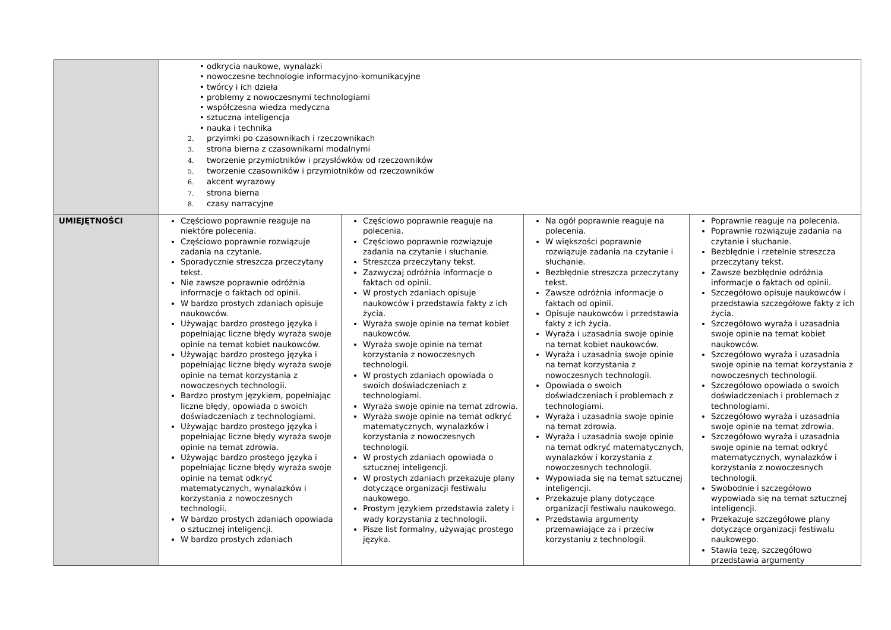| | • odkrycia naukowe, wynalazki • nowoczesne technologie informacyjno-komunikacyjne • twórcy i ich dzieła • problemy z nowoczesnymi technologiami • współczesna wiedza medyczna • sztuczna inteligencja • nauka i technika 2. przyimki po czasownikach i rzeczownikach 3. strona bierna z czasownikami modalnymi 4. tworzenie przymiotników i przysłówków od rzeczowników 5. tworzenie czasowników i przymiotników od rzeczowników 6. akcent wyrazowy 7. strona bierna 8. czasy narracyjne | | | |
| UMIEJĘTNOŚCI | Częściowo poprawnie reaguje na niektóre polecenia. Częściowo poprawnie rozwiązuje zadania na czytanie. Sporadycznie streszcza przeczytany tekst. Nie zawsze poprawnie odróżnia informacje o faktach od opinii. W bardzo prostych zdaniach opisuje naukowców. Używając bardzo prostego języka i popełniając liczne błędy wyraża swoje opinie na temat kobiet naukowców. Używając bardzo prostego języka i popełniając liczne błędy wyraża swoje opinie na temat korzystania z nowoczesnych technologii. Bardzo prostym językiem, popełniając liczne błędy, opowiada o swoich doświadczeniach z technologiami. Używając bardzo prostego języka i popełniając liczne błędy wyraża swoje opinie na temat zdrowia. Używając bardzo prostego języka i popełniając liczne błędy wyraża swoje opinie na temat odkryć matematycznych, wynalazków i korzystania z nowoczesnych technologii. W bardzo prostych zdaniach opowiada o sztucznej inteligencji. W bardzo prostych zdaniach | Częściowo poprawnie reaguje na polecenia. Częściowo poprawnie rozwiązuje zadania na czytanie i słuchanie. Streszcza przeczytany tekst. Zazwyczaj odróżnia informacje o faktach od opinii. W prostych zdaniach opisuje naukowców i przedstawia fakty z ich życia. Wyraża swoje opinie na temat kobiet naukowców. Wyraża swoje opinie na temat korzystania z nowoczesnych technologii. W prostych zdaniach opowiada o swoich doświadczeniach z technologiami. Wyraża swoje opinie na temat zdrowia. Wyraża swoje opinie na temat odkryć matematycznych, wynalazków i korzystania z nowoczesnych technologii. W prostych zdaniach opowiada o sztucznej inteligencji. W prostych zdaniach przekazuje plany dotyczące organizacji festiwalu naukowego. Prostym językiem przedstawia zalety i wady korzystania z technologii. Pisze list formalny, używając prostego języka. | Na ogół poprawnie reaguje na polecenia. W większości poprawnie rozwiązuje zadania na czytanie i słuchanie. Bezbłędnie streszcza przeczytany tekst. Zawsze odróżnia informacje o faktach od opinii. Opisuje naukowców i przedstawia fakty z ich życia. Wyraża i uzasadnia swoje opinie na temat kobiet naukowców. Wyraża i uzasadnia swoje opinie na temat korzystania z nowoczesnych technologii. Opowiada o swoich doświadczeniach i problemach z technologiami. Wyraża i uzasadnia swoje opinie na temat zdrowia. Wyraża i uzasadnia swoje opinie na temat odkryć matematycznych, wynalazków i korzystania z nowoczesnych technologii. Wypowiada się na temat sztucznej inteligencji. Przekazuje plany dotyczące organizacji festiwalu naukowego. Przedstawia argumenty przemawiające za i przeciw korzystaniu z technologii. | Poprawnie reaguje na polecenia. Poprawnie rozwiązuje zadania na czytanie i słuchanie. Bezbłędnie i rzetelnie streszcza przeczytany tekst. Zawsze bezbłędnie odróżnia informacje o faktach od opinii. Szczegółowo opisuje naukowców i przedstawia szczegółowe fakty z ich życia. Szczegółowo wyraża i uzasadnia swoje opinie na temat kobiet naukowców. Szczegółowo wyraża i uzasadnia swoje opinie na temat korzystania z nowoczesnych technologii. Szczegółowo opowiada o swoich doświadczeniach i problemach z technologiami. Szczegółowo wyraża i uzasadnia swoje opinie na temat zdrowia. Szczegółowo wyraża i uzasadnia swoje opinie na temat odkryć matematycznych, wynalazków i korzystania z nowoczesnych technologii. Swobodnie i szczegółowo wypowiada się na temat sztucznej inteligencji. Przekazuje szczegółowe plany dotyczące organizacji festiwalu naukowego. Stawia tezę, szczegółowo przedstawia argumenty |